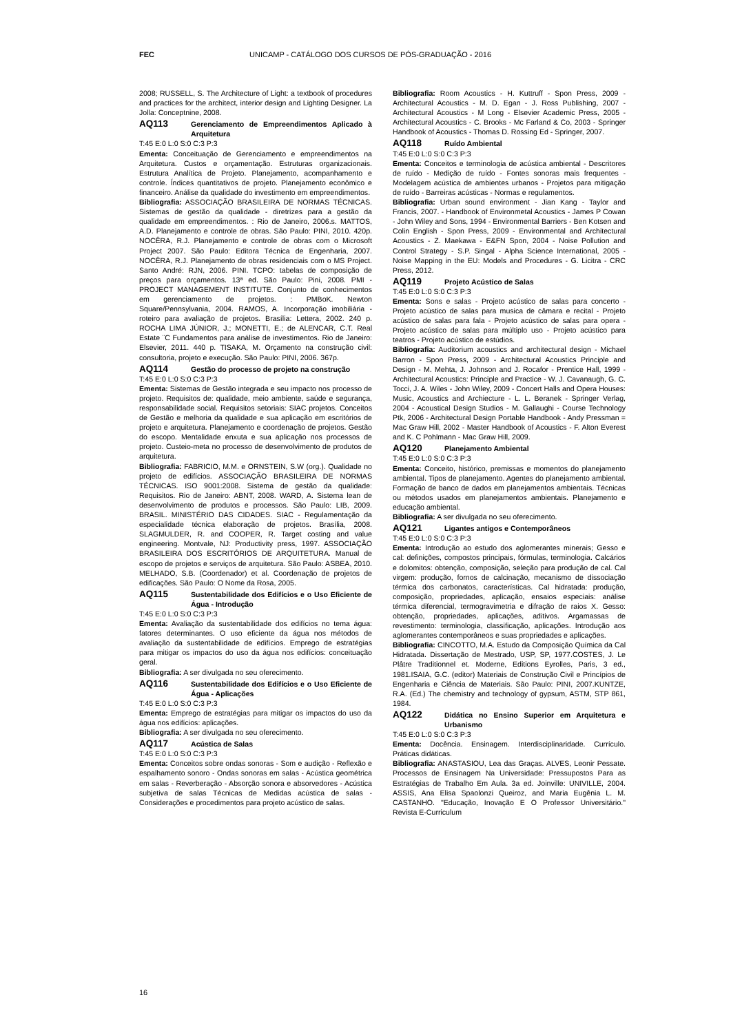FEC UNICAMP - CATÁLOGO DOS CURSOS DE PÓS-GRADUAÇÃO - 2016
2008; RUSSELL, S. The Architecture of Light: a textbook of procedures and practices for the architect, interior design and Lighting Designer. La Jolla: Conceptnine, 2008.
AQ113 Gerenciamento de Empreendimentos Aplicado à Arquitetura
T:45 E:0 L:0 S:0 C:3 P:3
Ementa: Conceituação de Gerenciamento e empreendimentos na Arquitetura. Custos e orçamentação. Estruturas organizacionais. Estrutura Analítica de Projeto. Planejamento, acompanhamento e controle. Índices quantitativos de projeto. Planejamento econômico e financeiro. Análise da qualidade do investimento em empreendimentos.
Bibliografia: ASSOCIAÇÃO BRASILEIRA DE NORMAS TÉCNICAS. Sistemas de gestão da qualidade - diretrizes para a gestão da qualidade em empreendimentos. : Rio de Janeiro, 2006.s. MATTOS, A.D. Planejamento e controle de obras. São Paulo: PINI, 2010. 420p. NOCÊRA, R.J. Planejamento e controle de obras com o Microsoft Project 2007. São Paulo: Editora Técnica de Engenharia, 2007. NOCÊRA, R.J. Planejamento de obras residenciais com o MS Project. Santo André: RJN, 2006. PINI. TCPO: tabelas de composição de preços para orçamentos. 13ª ed. São Paulo: Pini, 2008. PMI - PROJECT MANAGEMENT INSTITUTE. Conjunto de conhecimentos em gerenciamento de projetos. : PMBoK. Newton Square/Pennsylvania, 2004. RAMOS, A. Incorporação imobiliária - roteiro para avaliação de projetos. Brasília: Lettera, 2002. 240 p. ROCHA LIMA JÚNIOR, J.; MONETTI, E.; de ALENCAR, C.T. Real Estate ¨C Fundamentos para análise de investimentos. Rio de Janeiro: Elsevier, 2011. 440 p. TISAKA, M. Orçamento na construção civil: consultoria, projeto e execução. São Paulo: PINI, 2006. 367p.
AQ114 Gestão do processo de projeto na construção
T:45 E:0 L:0 S:0 C:3 P:3
Ementa: Sistemas de Gestão integrada e seu impacto nos processo de projeto. Requisitos de: qualidade, meio ambiente, saúde e segurança, responsabilidade social. Requisitos setoriais: SIAC projetos. Conceitos de Gestão e melhoria da qualidade e sua aplicação em escritórios de projeto e arquitetura. Planejamento e coordenação de projetos. Gestão do escopo. Mentalidade enxuta e sua aplicação nos processos de projeto. Custeio-meta no processo de desenvolvimento de produtos de arquitetura.
Bibliografia: FABRICIO, M.M. e ORNSTEIN, S.W (org.). Qualidade no projeto de edifícios. ASSOCIAÇÃO BRASILEIRA DE NORMAS TÉCNICAS. ISO 9001:2008. Sistema de gestão da qualidade: Requisitos. Rio de Janeiro: ABNT, 2008. WARD, A. Sistema lean de desenvolvimento de produtos e processos. São Paulo: LIB, 2009. BRASIL. MINISTÉRIO DAS CIDADES. SIAC - Regulamentação da especialidade técnica elaboração de projetos. Brasília, 2008. SLAGMULDER, R. and COOPER, R. Target costing and value engineering. Montvale, NJ: Productivity press, 1997. ASSOCIAÇÃO BRASILEIRA DOS ESCRITÓRIOS DE ARQUITETURA. Manual de escopo de projetos e serviços de arquitetura. São Paulo: ASBEA, 2010. MELHADO, S.B. (Coordenador) et al. Coordenação de projetos de edificações. São Paulo: O Nome da Rosa, 2005.
AQ115 Sustentabilidade dos Edifícios e o Uso Eficiente de Água - Introdução
T:45 E:0 L:0 S:0 C:3 P:3
Ementa: Avaliação da sustentabilidade dos edifícios no tema água: fatores determinantes. O uso eficiente da água nos métodos de avaliação da sustentabilidade de edifícios. Emprego de estratégias para mitigar os impactos do uso da água nos edifícios: conceituação geral.
Bibliografia: A ser divulgada no seu oferecimento.
AQ116 Sustentabilidade dos Edifícios e o Uso Eficiente de Água - Aplicações
T:45 E:0 L:0 S:0 C:3 P:3
Ementa: Emprego de estratégias para mitigar os impactos do uso da água nos edifícios: aplicações.
Bibliografia: A ser divulgada no seu oferecimento.
AQ117 Acústica de Salas
T:45 E:0 L:0 S:0 C:3 P:3
Ementa: Conceitos sobre ondas sonoras - Som e audição - Reflexão e espalhamento sonoro - Ondas sonoras em salas - Acústica geométrica em salas - Reverberação - Absorção sonora e absorvedores - Acústica subjetiva de salas Técnicas de Medidas acústica de salas - Considerações e procedimentos para projeto acústico de salas.
Bibliografia: Room Acoustics - H. Kuttruff - Spon Press, 2009 - Architectural Acoustics - M. D. Egan - J. Ross Publishing, 2007 - Architectural Acoustics - M Long - Elsevier Academic Press, 2005 - Architectural Acoustics - C. Brooks - Mc Farland & Co, 2003 - Springer Handbook of Acoustics - Thomas D. Rossing Ed - Springer, 2007.
AQ118 Ruído Ambiental
T:45 E:0 L:0 S:0 C:3 P:3
Ementa: Conceitos e terminologia de acústica ambiental - Descritores de ruído - Medição de ruído - Fontes sonoras mais frequentes - Modelagem acústica de ambientes urbanos - Projetos para mitigação de ruído - Barreiras acústicas - Normas e regulamentos.
Bibliografia: Urban sound environment - Jian Kang - Taylor and Francis, 2007. - Handbook of Environmetal Acoustics - James P Cowan - John Wiley and Sons, 1994 - Environmental Barriers - Ben Kotsen and Colin English - Spon Press, 2009 - Environmental and Architectural Acoustics - Z. Maekawa - E&FN Spon, 2004 - Noise Pollution and Control Strategy - S.P. Singal - Alpha Science International, 2005 - Noise Mapping in the EU: Models and Procedures - G. Licitra - CRC Press, 2012.
AQ119 Projeto Acústico de Salas
T:45 E:0 L:0 S:0 C:3 P:3
Ementa: Sons e salas - Projeto acústico de salas para concerto - Projeto acústico de salas para musica de câmara e recital - Projeto acústico de salas para fala - Projeto acústico de salas para opera - Projeto acústico de salas para múltiplo uso - Projeto acústico para teatros - Projeto acústico de estúdios.
Bibliografia: Auditorium acoustics and architectural design - Michael Barron - Spon Press, 2009 - Architectural Acoustics Principle and Design - M. Mehta, J. Johnson and J. Rocafor - Prentice Hall, 1999 - Architectural Acoustics: Principle and Practice - W. J. Cavanaugh, G. C. Tocci, J. A. Wiles - John Wiley, 2009 - Concert Halls and Opera Houses: Music, Acoustics and Archiecture - L. L. Beranek - Springer Verlag, 2004 - Acoustical Design Studios - M. Gallaughi - Course Technology Ptk, 2006 - Architectural Design Portable Handbook - Andy Pressman = Mac Graw Hill, 2002 - Master Handbook of Acoustics - F. Alton Everest and K. C Pohlmann - Mac Graw Hill, 2009.
AQ120 Planejamento Ambiental
T:45 E:0 L:0 S:0 C:3 P:3
Ementa: Conceito, histórico, premissas e momentos do planejamento ambiental. Tipos de planejamento. Agentes do planejamento ambiental. Formação de banco de dados em planejamentos ambientais. Técnicas ou métodos usados em planejamentos ambientais. Planejamento e educação ambiental.
Bibliografia: A ser divulgada no seu oferecimento.
AQ121 Ligantes antigos e Contemporâneos
T:45 E:0 L:0 S:0 C:3 P:3
Ementa: Introdução ao estudo dos aglomerantes minerais; Gesso e cal: definições, compostos principais, fórmulas, terminologia. Calcários e dolomitos: obtenção, composição, seleção para produção de cal. Cal virgem: produção, fornos de calcinação, mecanismo de dissociação térmica dos carbonatos, características. Cal hidratada: produção, composição, propriedades, aplicação, ensaios especiais: análise térmica diferencial, termogravimetria e difração de raios X. Gesso: obtenção, propriedades, aplicações, aditivos. Argamassas de revestimento: terminologia, classificação, aplicações. Introdução aos aglomerantes contemporâneos e suas propriedades e aplicações.
Bibliografia: CINCOTTO, M.A. Estudo da Composição Química da Cal Hidratada. Dissertação de Mestrado, USP, SP, 1977.COSTES, J. Le Plâtre Traditionnel et. Moderne, Editions Eyrolles, Paris, 3 ed., 1981.ISAIA, G.C. (editor) Materiais de Construção Civil e Princípios de Engenharia e Ciência de Materiais. São Paulo: PINI, 2007.KUNTZE, R.A. (Ed.) The chemistry and technology of gypsum, ASTM, STP 861, 1984.
AQ122 Didática no Ensino Superior em Arquitetura e Urbanismo
T:45 E:0 L:0 S:0 C:3 P:3
Ementa: Docência. Ensinagem. Interdisciplinaridade. Currículo. Práticas didáticas.
Bibliografia: ANASTASIOU, Lea das Graças. ALVES, Leonir Pessate. Processos de Ensinagem Na Universidade: Pressupostos Para as Estratégias de Trabalho Em Aula. 3a ed. Joinville: UNIVILLE, 2004. ASSIS, Ana Elisa Spaolonzi Queiroz, and Maria Eugênia L. M. CASTANHO. "Educação, Inovação E O Professor Universitário." Revista E-Curriculum
16